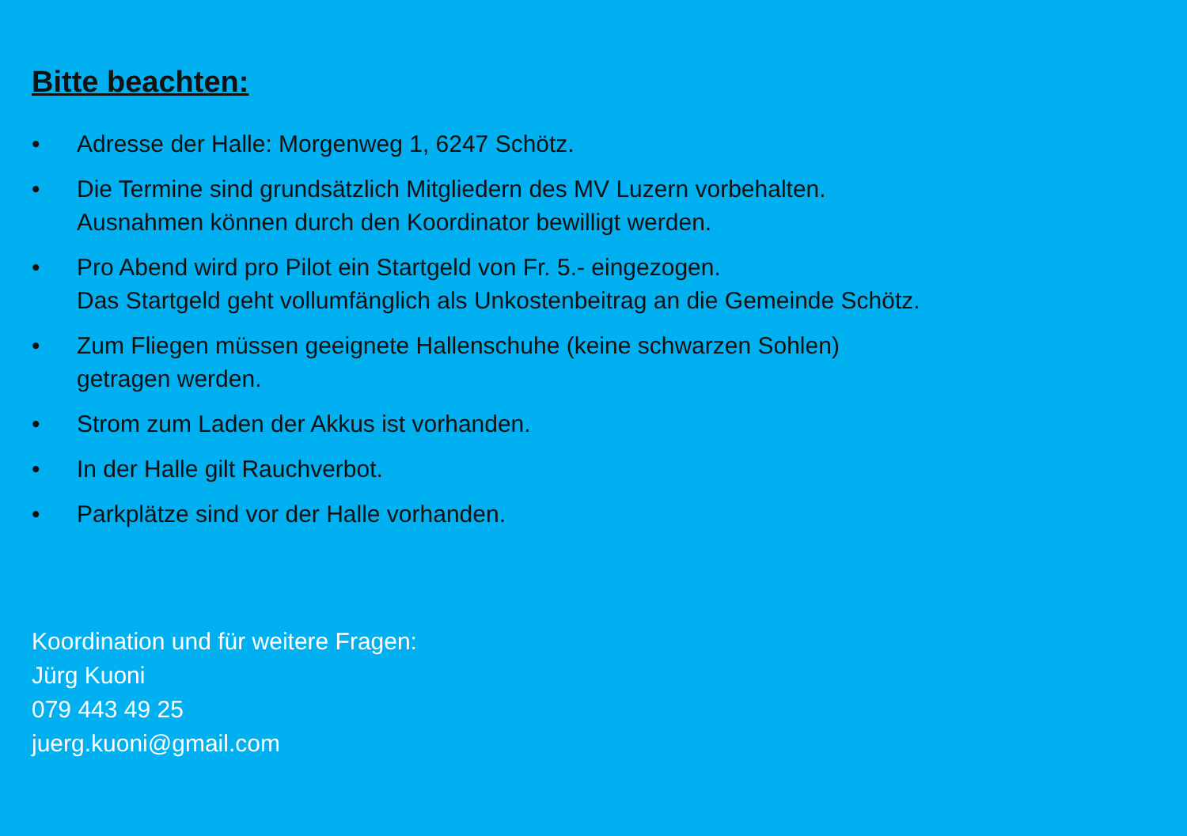Bitte beachten:
• Adresse der Halle: Morgenweg 1, 6247 Schötz.
• Die Termine sind grundsätzlich Mitgliedern des MV Luzern vorbehalten.
Ausnahmen können durch den Koordinator bewilligt werden.
• Pro Abend wird pro Pilot ein Startgeld von Fr. 5.- eingezogen.
Das Startgeld geht vollumfänglich als Unkostenbeitrag an die Gemeinde Schötz.
• Zum Fliegen müssen geeignete Hallenschuhe (keine schwarzen Sohlen)
getragen werden.
• Strom zum Laden der Akkus ist vorhanden.
• In der Halle gilt Rauchverbot.
• Parkplätze sind vor der Halle vorhanden.
Koordination und für weitere Fragen:
Jürg Kuoni
079 443 49 25
juerg.kuoni@gmail.com